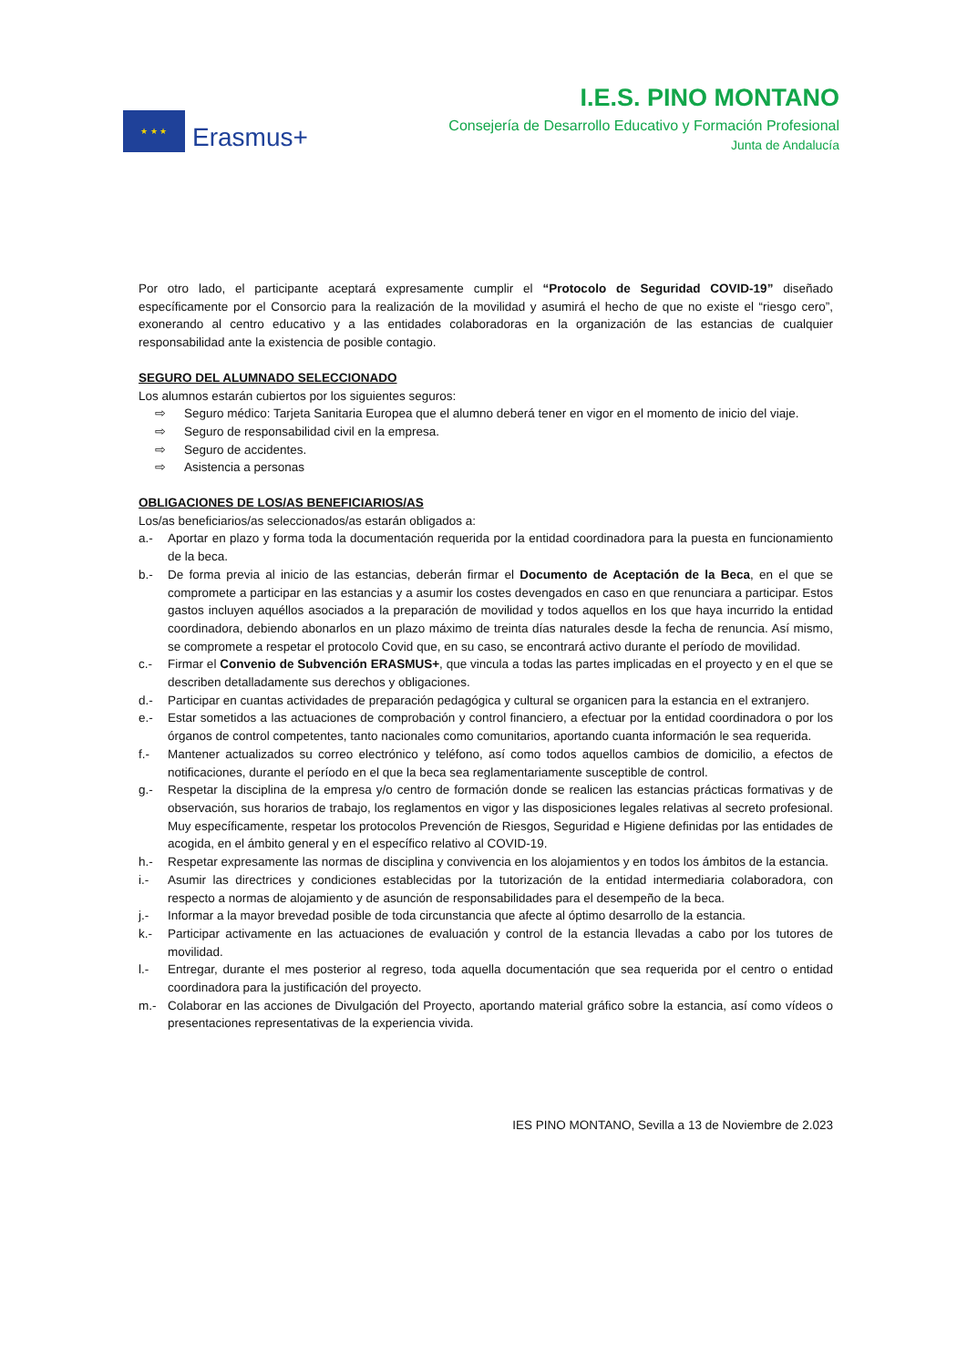★ ★ ★
Erasmus+
I.E.S. PINO MONTANO
Consejería de Desarrollo Educativo y Formación Profesional
Junta de Andalucía
Por otro lado, el participante aceptará expresamente cumplir el “Protocolo de Seguridad COVID-19” diseñado específicamente por el Consorcio para la realización de la movilidad y asumirá el hecho de que no existe el “riesgo cero”, exonerando al centro educativo y a las entidades colaboradoras en la organización de las estancias de cualquier responsabilidad ante la existencia de posible contagio.
SEGURO DEL ALUMNADO SELECCIONADO
Los alumnos estarán cubiertos por los siguientes seguros:
⇨ Seguro médico: Tarjeta Sanitaria Europea que el alumno deberá tener en vigor en el momento de inicio del viaje.
⇨ Seguro de responsabilidad civil en la empresa.
⇨ Seguro de accidentes.
⇨ Asistencia a personas
OBLIGACIONES DE LOS/AS BENEFICIARIOS/AS
Los/as beneficiarios/as seleccionados/as estarán obligados a:
a.- Aportar en plazo y forma toda la documentación requerida por la entidad coordinadora para la puesta en funcionamiento de la beca.
b.- De forma previa al inicio de las estancias, deberán firmar el Documento de Aceptación de la Beca, en el que se compromete a participar en las estancias y a asumir los costes devengados en caso en que renunciara a participar. Estos gastos incluyen aquéllos asociados a la preparación de movilidad y todos aquellos en los que haya incurrido la entidad coordinadora, debiendo abonarlos en un plazo máximo de treinta días naturales desde la fecha de renuncia. Así mismo, se compromete a respetar el protocolo Covid que, en su caso, se encontrará activo durante el período de movilidad.
c.- Firmar el Convenio de Subvención ERASMUS+, que vincula a todas las partes implicadas en el proyecto y en el que se describen detalladamente sus derechos y obligaciones.
d.- Participar en cuantas actividades de preparación pedagógica y cultural se organicen para la estancia en el extranjero.
e.- Estar sometidos a las actuaciones de comprobación y control financiero, a efectuar por la entidad coordinadora o por los órganos de control competentes, tanto nacionales como comunitarios, aportando cuanta información le sea requerida.
f.- Mantener actualizados su correo electrónico y teléfono, así como todos aquellos cambios de domicilio, a efectos de notificaciones, durante el período en el que la beca sea reglamentariamente susceptible de control.
g.- Respetar la disciplina de la empresa y/o centro de formación donde se realicen las estancias prácticas formativas y de observación, sus horarios de trabajo, los reglamentos en vigor y las disposiciones legales relativas al secreto profesional. Muy específicamente, respetar los protocolos Prevención de Riesgos, Seguridad e Higiene definidas por las entidades de acogida, en el ámbito general y en el específico relativo al COVID-19.
h.- Respetar expresamente las normas de disciplina y convivencia en los alojamientos y en todos los ámbitos de la estancia.
i.- Asumir las directrices y condiciones establecidas por la tutorización de la entidad intermediaria colaboradora, con respecto a normas de alojamiento y de asunción de responsabilidades para el desempeño de la beca.
j.- Informar a la mayor brevedad posible de toda circunstancia que afecte al óptimo desarrollo de la estancia.
k.- Participar activamente en las actuaciones de evaluación y control de la estancia llevadas a cabo por los tutores de movilidad.
l.- Entregar, durante el mes posterior al regreso, toda aquella documentación que sea requerida por el centro o entidad coordinadora para la justificación del proyecto.
m.- Colaborar en las acciones de Divulgación del Proyecto, aportando material gráfico sobre la estancia, así como vídeos o presentaciones representativas de la experiencia vivida.
IES PINO MONTANO, Sevilla a 13 de Noviembre de 2.023